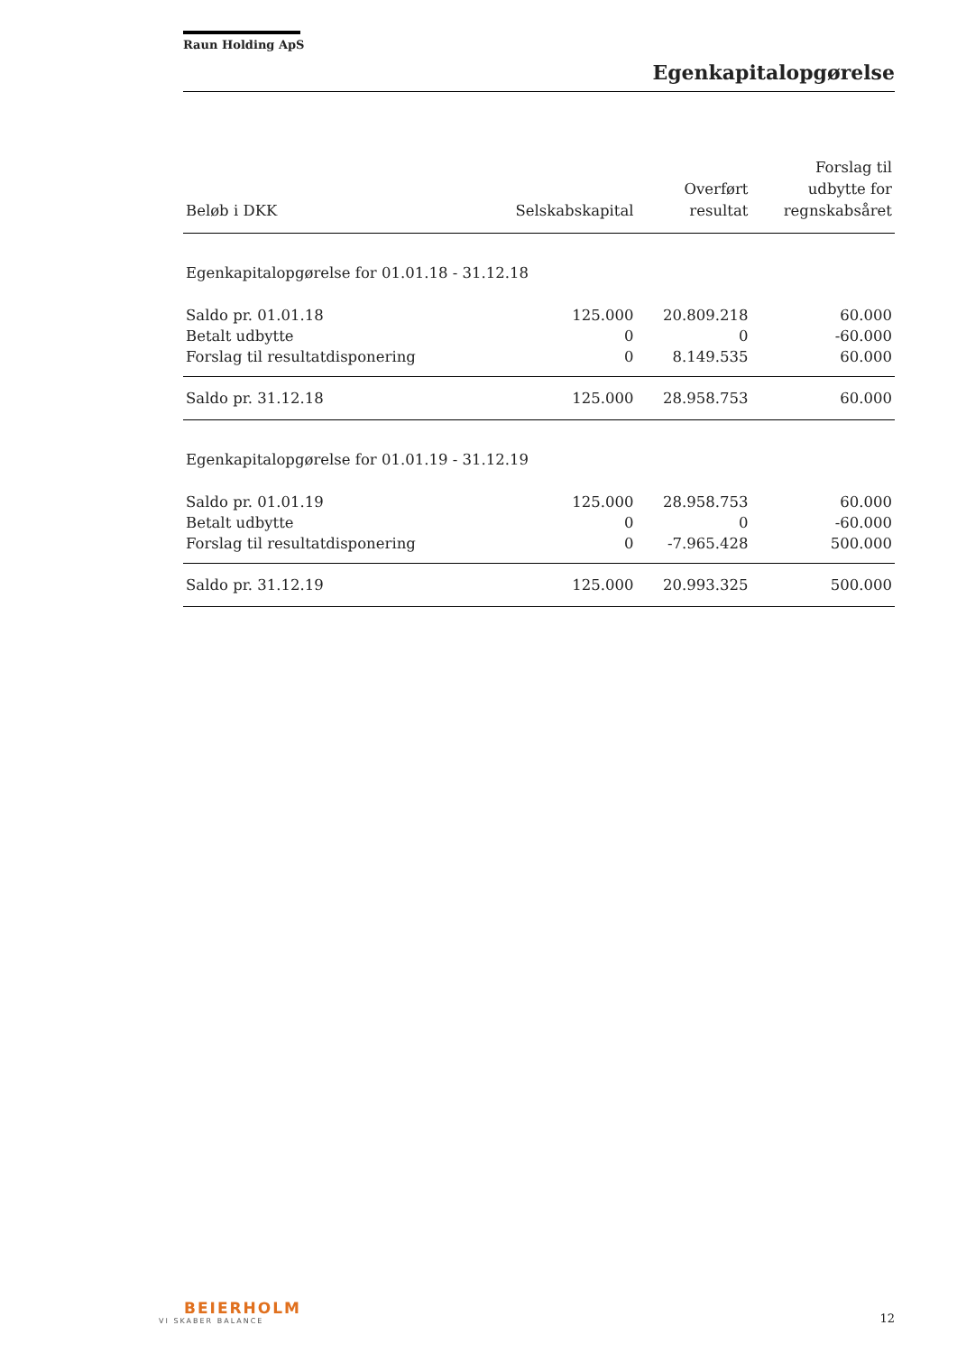Raun Holding ApS
Egenkapitalopgørelse
| Beløb i DKK | Selskabskapital | Overført resultat | Forslag til udbytte for regnskabsåret |
| --- | --- | --- | --- |
| Egenkapitalopgørelse for 01.01.18 - 31.12.18 | | | |
| Saldo pr. 01.01.18 | 125.000 | 20.809.218 | 60.000 |
| Betalt udbytte | 0 | 0 | -60.000 |
| Forslag til resultatdisponering | 0 | 8.149.535 | 60.000 |
| Saldo pr. 31.12.18 | 125.000 | 28.958.753 | 60.000 |
| Egenkapitalopgørelse for 01.01.19 - 31.12.19 | | | |
| Saldo pr. 01.01.19 | 125.000 | 28.958.753 | 60.000 |
| Betalt udbytte | 0 | 0 | -60.000 |
| Forslag til resultatdisponering | 0 | -7.965.428 | 500.000 |
| Saldo pr. 31.12.19 | 125.000 | 20.993.325 | 500.000 |
BEIERHOLM
VI SKABER BALANCE
12